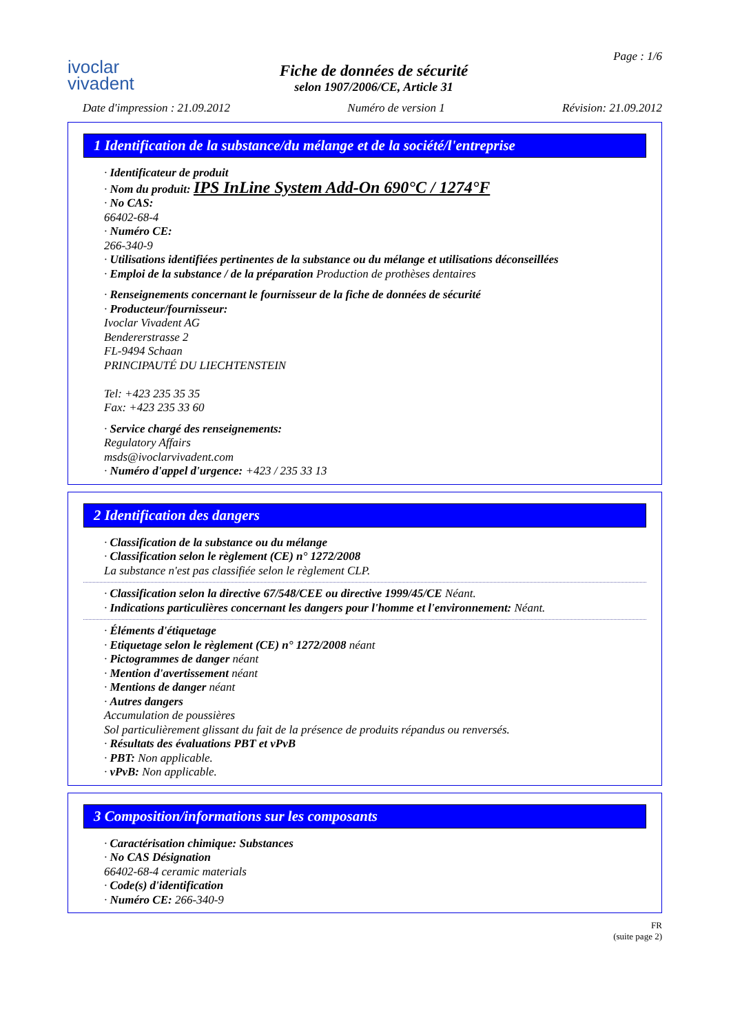ivoclar
vivadent
Fiche de données de sécurité
selon 1907/2006/CE, Article 31
Page : 1/6
Date d'impression : 21.09.2012 Numéro de version 1 Révision: 21.09.2012
1 Identification de la substance/du mélange et de la société/l'entreprise
· Identificateur de produit
· Nom du produit: IPS InLine System Add-On 690°C / 1274°F
· No CAS:
66402-68-4
· Numéro CE:
266-340-9
· Utilisations identifiées pertinentes de la substance ou du mélange et utilisations déconseillées
· Emploi de la substance / de la préparation Production de prothèses dentaires
· Renseignements concernant le fournisseur de la fiche de données de sécurité
· Producteur/fournisseur:
Ivoclar Vivadent AG
Bendererstrasse 2
FL-9494 Schaan
PRINCIPAUTÉ DU LIECHTENSTEIN
Tel: +423 235 35 35
Fax: +423 235 33 60
· Service chargé des renseignements:
Regulatory Affairs
msds@ivoclarvivadent.com
· Numéro d'appel d'urgence: +423 / 235 33 13
2 Identification des dangers
· Classification de la substance ou du mélange
· Classification selon le règlement (CE) n° 1272/2008
La substance n'est pas classifiée selon le règlement CLP.
· Classification selon la directive 67/548/CEE ou directive 1999/45/CE Néant.
· Indications particulières concernant les dangers pour l'homme et l'environnement: Néant.
· Éléments d'étiquetage
· Etiquetage selon le règlement (CE) n° 1272/2008 néant
· Pictogrammes de danger néant
· Mention d'avertissement néant
· Mentions de danger néant
· Autres dangers
Accumulation de poussières
Sol particulièrement glissant du fait de la présence de produits répandus ou renversés.
· Résultats des évaluations PBT et vPvB
· PBT: Non applicable.
· vPvB: Non applicable.
3 Composition/informations sur les composants
· Caractérisation chimique: Substances
· No CAS Désignation
66402-68-4 ceramic materials
· Code(s) d'identification
· Numéro CE: 266-340-9
FR
(suite page 2)